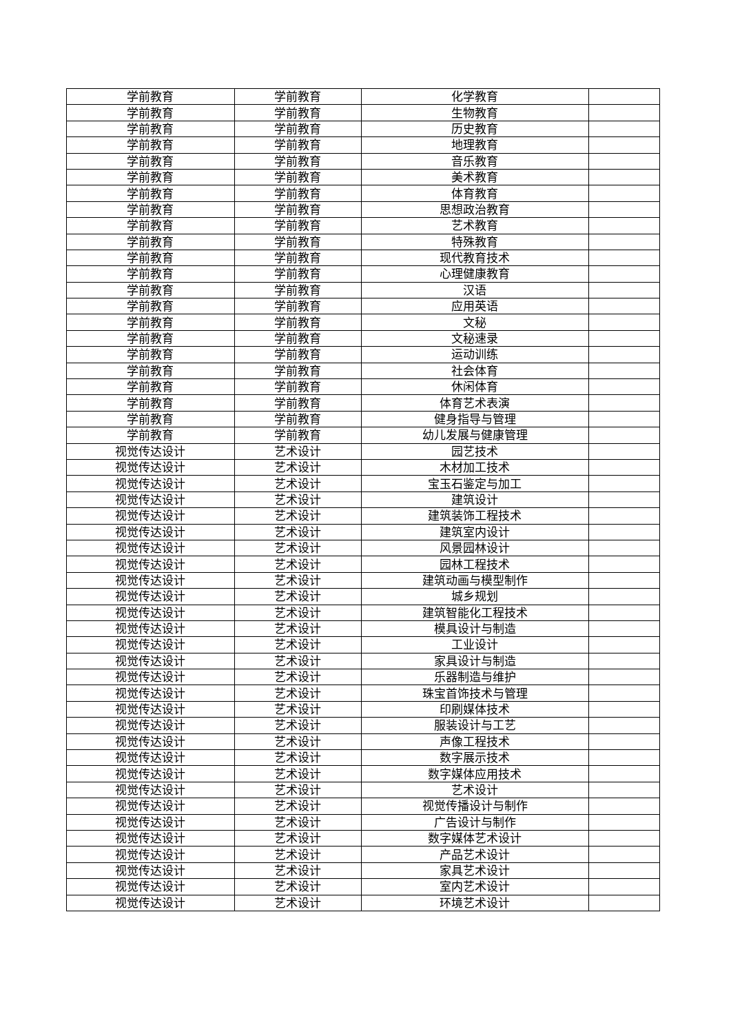| 学前教育 | 学前教育 | 化学教育 | |
| 学前教育 | 学前教育 | 生物教育 | |
| 学前教育 | 学前教育 | 历史教育 | |
| 学前教育 | 学前教育 | 地理教育 | |
| 学前教育 | 学前教育 | 音乐教育 | |
| 学前教育 | 学前教育 | 美术教育 | |
| 学前教育 | 学前教育 | 体育教育 | |
| 学前教育 | 学前教育 | 思想政治教育 | |
| 学前教育 | 学前教育 | 艺术教育 | |
| 学前教育 | 学前教育 | 特殊教育 | |
| 学前教育 | 学前教育 | 现代教育技术 | |
| 学前教育 | 学前教育 | 心理健康教育 | |
| 学前教育 | 学前教育 | 汉语 | |
| 学前教育 | 学前教育 | 应用英语 | |
| 学前教育 | 学前教育 | 文秘 | |
| 学前教育 | 学前教育 | 文秘速录 | |
| 学前教育 | 学前教育 | 运动训练 | |
| 学前教育 | 学前教育 | 社会体育 | |
| 学前教育 | 学前教育 | 休闲体育 | |
| 学前教育 | 学前教育 | 体育艺术表演 | |
| 学前教育 | 学前教育 | 健身指导与管理 | |
| 学前教育 | 学前教育 | 幼儿发展与健康管理 | |
| 视觉传达设计 | 艺术设计 | 园艺技术 | |
| 视觉传达设计 | 艺术设计 | 木材加工技术 | |
| 视觉传达设计 | 艺术设计 | 宝玉石鉴定与加工 | |
| 视觉传达设计 | 艺术设计 | 建筑设计 | |
| 视觉传达设计 | 艺术设计 | 建筑装饰工程技术 | |
| 视觉传达设计 | 艺术设计 | 建筑室内设计 | |
| 视觉传达设计 | 艺术设计 | 风景园林设计 | |
| 视觉传达设计 | 艺术设计 | 园林工程技术 | |
| 视觉传达设计 | 艺术设计 | 建筑动画与模型制作 | |
| 视觉传达设计 | 艺术设计 | 城乡规划 | |
| 视觉传达设计 | 艺术设计 | 建筑智能化工程技术 | |
| 视觉传达设计 | 艺术设计 | 模具设计与制造 | |
| 视觉传达设计 | 艺术设计 | 工业设计 | |
| 视觉传达设计 | 艺术设计 | 家具设计与制造 | |
| 视觉传达设计 | 艺术设计 | 乐器制造与维护 | |
| 视觉传达设计 | 艺术设计 | 珠宝首饰技术与管理 | |
| 视觉传达设计 | 艺术设计 | 印刷媒体技术 | |
| 视觉传达设计 | 艺术设计 | 服装设计与工艺 | |
| 视觉传达设计 | 艺术设计 | 声像工程技术 | |
| 视觉传达设计 | 艺术设计 | 数字展示技术 | |
| 视觉传达设计 | 艺术设计 | 数字媒体应用技术 | |
| 视觉传达设计 | 艺术设计 | 艺术设计 | |
| 视觉传达设计 | 艺术设计 | 视觉传播设计与制作 | |
| 视觉传达设计 | 艺术设计 | 广告设计与制作 | |
| 视觉传达设计 | 艺术设计 | 数字媒体艺术设计 | |
| 视觉传达设计 | 艺术设计 | 产品艺术设计 | |
| 视觉传达设计 | 艺术设计 | 家具艺术设计 | |
| 视觉传达设计 | 艺术设计 | 室内艺术设计 | |
| 视觉传达设计 | 艺术设计 | 环境艺术设计 | |